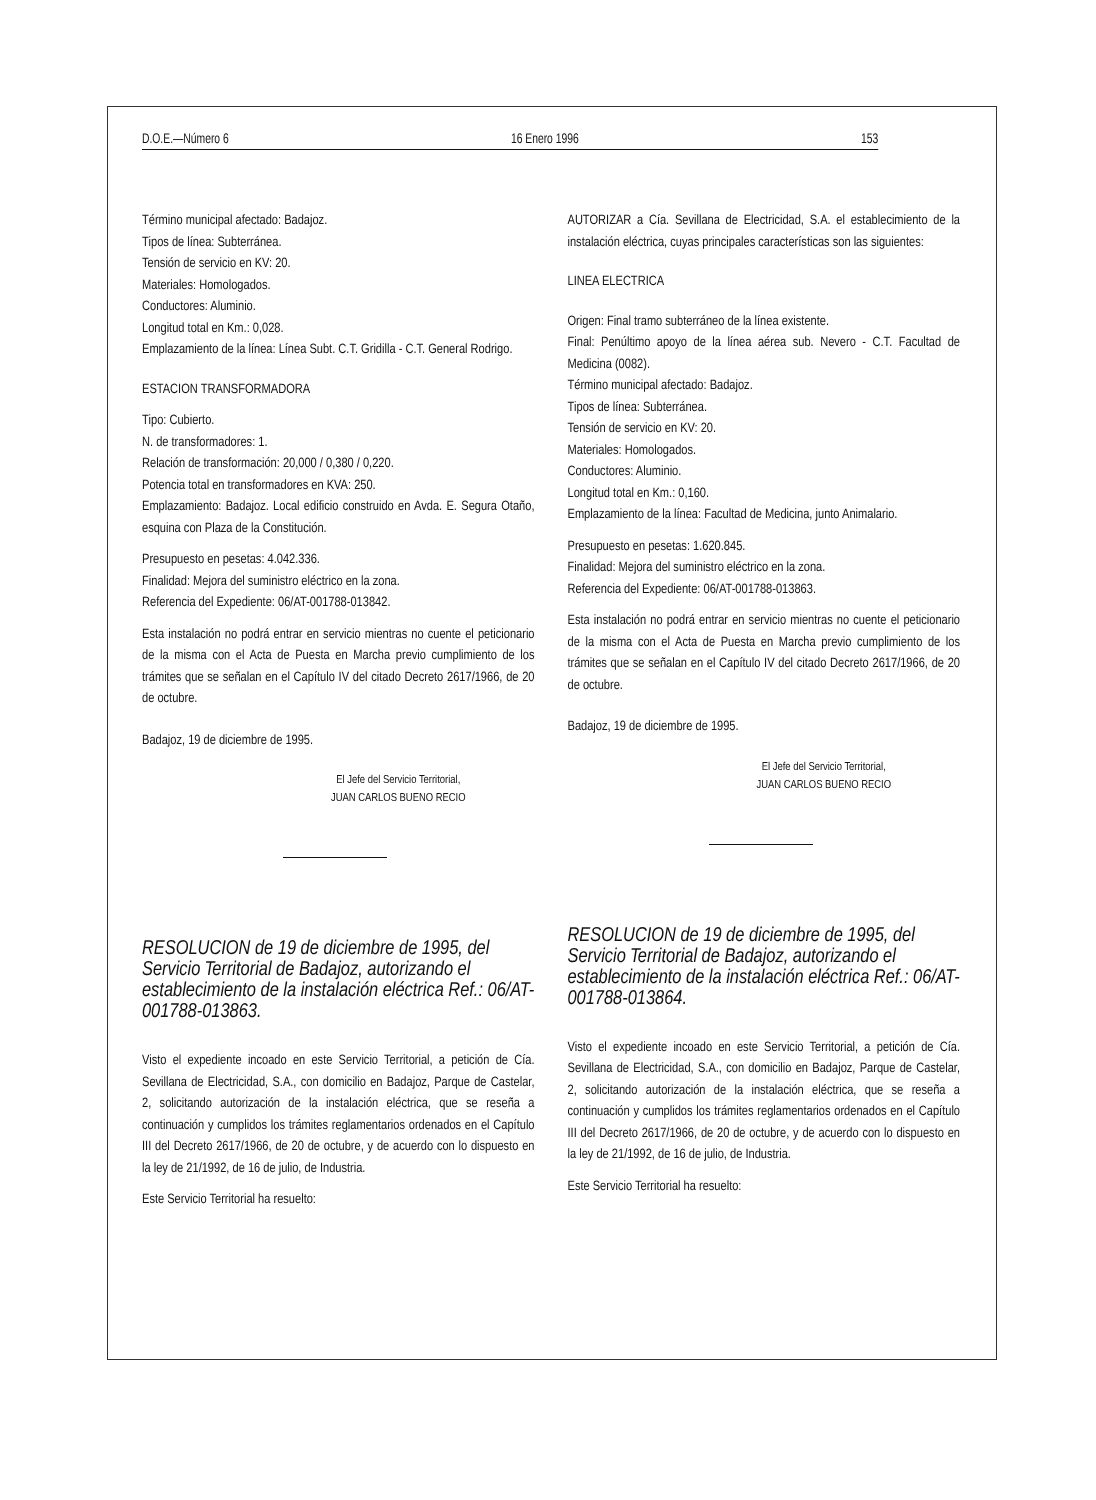D.O.E.—Número 6 16 Enero 1996 153
Término municipal afectado: Badajoz.
Tipos de línea: Subterránea.
Tensión de servicio en KV: 20.
Materiales: Homologados.
Conductores: Aluminio.
Longitud total en Km.: 0,028.
Emplazamiento de la línea: Línea Subt. C.T. Gridilla - C.T. General Rodrigo.
ESTACION TRANSFORMADORA
Tipo: Cubierto.
N. de transformadores: 1.
Relación de transformación: 20,000 / 0,380 / 0,220.
Potencia total en transformadores en KVA: 250.
Emplazamiento: Badajoz. Local edificio construido en Avda. E. Segura Otaño, esquina con Plaza de la Constitución.
Presupuesto en pesetas: 4.042.336.
Finalidad: Mejora del suministro eléctrico en la zona.
Referencia del Expediente: 06/AT-001788-013842.
Esta instalación no podrá entrar en servicio mientras no cuente el peticionario de la misma con el Acta de Puesta en Marcha previo cumplimiento de los trámites que se señalan en el Capítulo IV del citado Decreto 2617/1966, de 20 de octubre.
Badajoz, 19 de diciembre de 1995.
El Jefe del Servicio Territorial,
JUAN CARLOS BUENO RECIO
RESOLUCION de 19 de diciembre de 1995, del Servicio Territorial de Badajoz, autorizando el establecimiento de la instalación eléctrica Ref.: 06/AT-001788-013863.
Visto el expediente incoado en este Servicio Territorial, a petición de Cía. Sevillana de Electricidad, S.A., con domicilio en Badajoz, Parque de Castelar, 2, solicitando autorización de la instalación eléctrica, que se reseña a continuación y cumplidos los trámites reglamentarios ordenados en el Capítulo III del Decreto 2617/1966, de 20 de octubre, y de acuerdo con lo dispuesto en la ley de 21/1992, de 16 de julio, de Industria.
Este Servicio Territorial ha resuelto:
AUTORIZAR a Cía. Sevillana de Electricidad, S.A. el establecimiento de la instalación eléctrica, cuyas principales características son las siguientes:
LINEA ELECTRICA
Origen: Final tramo subterráneo de la línea existente.
Final: Penúltimo apoyo de la línea aérea sub. Nevero - C.T. Facultad de Medicina (0082).
Término municipal afectado: Badajoz.
Tipos de línea: Subterránea.
Tensión de servicio en KV: 20.
Materiales: Homologados.
Conductores: Aluminio.
Longitud total en Km.: 0,160.
Emplazamiento de la línea: Facultad de Medicina, junto Animalario.
Presupuesto en pesetas: 1.620.845.
Finalidad: Mejora del suministro eléctrico en la zona.
Referencia del Expediente: 06/AT-001788-013863.
Esta instalación no podrá entrar en servicio mientras no cuente el peticionario de la misma con el Acta de Puesta en Marcha previo cumplimiento de los trámites que se señalan en el Capítulo IV del citado Decreto 2617/1966, de 20 de octubre.
Badajoz, 19 de diciembre de 1995.
El Jefe del Servicio Territorial,
JUAN CARLOS BUENO RECIO
RESOLUCION de 19 de diciembre de 1995, del Servicio Territorial de Badajoz, autorizando el establecimiento de la instalación eléctrica Ref.: 06/AT-001788-013864.
Visto el expediente incoado en este Servicio Territorial, a petición de Cía. Sevillana de Electricidad, S.A., con domicilio en Badajoz, Parque de Castelar, 2, solicitando autorización de la instalación eléctrica, que se reseña a continuación y cumplidos los trámites reglamentarios ordenados en el Capítulo III del Decreto 2617/1966, de 20 de octubre, y de acuerdo con lo dispuesto en la ley de 21/1992, de 16 de julio, de Industria.
Este Servicio Territorial ha resuelto: